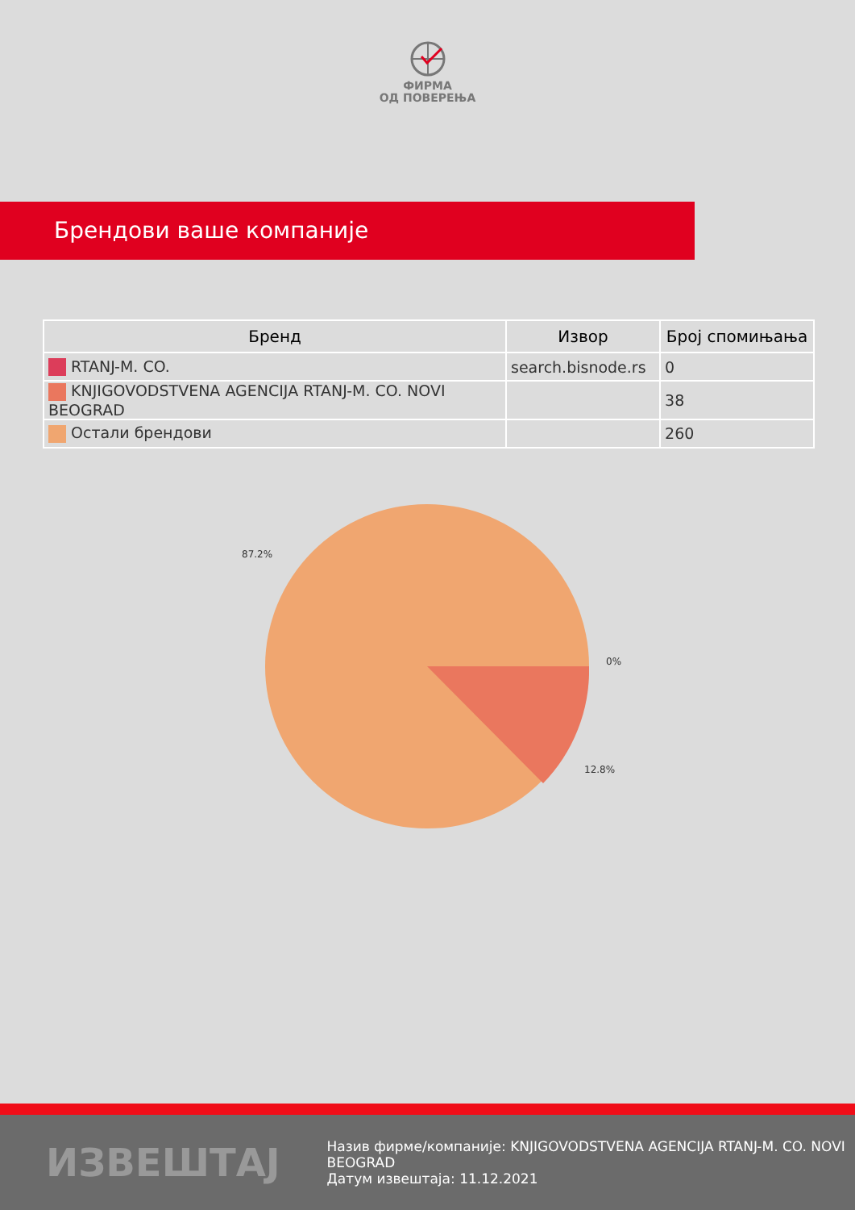ФИРМА
ОД ПОВЕРЕЊА
Брендови ваше компаније
| Бренд | Извор | Број спомињања |
| --- | --- | --- |
| RTANJ-M. CO. | search.bisnode.rs | 0 |
| KNJIGOVODSTVENA AGENCIJA RTANJ-M. CO. NOVI BEOGRAD | | 38 |
| Остали брендови | | 260 |
87.2%
0%
12.8%
ИЗВЕШТАЈ
Назив фирме/компаније: KNJIGOVODSTVENA AGENCIJA RTANJ-M. CO. NOVI BEOGRAD
Датум извештаја: 11.12.2021